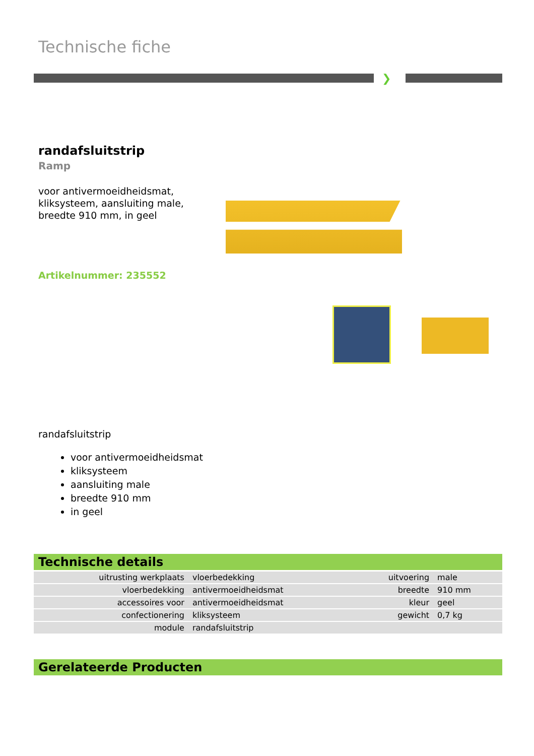Technische fiche
❯
randafsluitstrip
Ramp
voor antivermoeidheidsmat,
kliksysteem, aansluiting male,
breedte 910 mm, in geel
Artikelnummer: 235552
randafsluitstrip
voor antivermoeidheidsmat
kliksysteem
aansluiting male
breedte 910 mm
in geel
Technische details
| uitrusting werkplaats | vloerbedekking | uitvoering | male |
| vloerbedekking | antivermoeidheidsmat | breedte | 910 mm |
| accessoires voor | antivermoeidheidsmat | kleur | geel |
| confectionering | kliksysteem | gewicht | 0,7 kg |
| module | randafsluitstrip | | |
Gerelateerde Producten